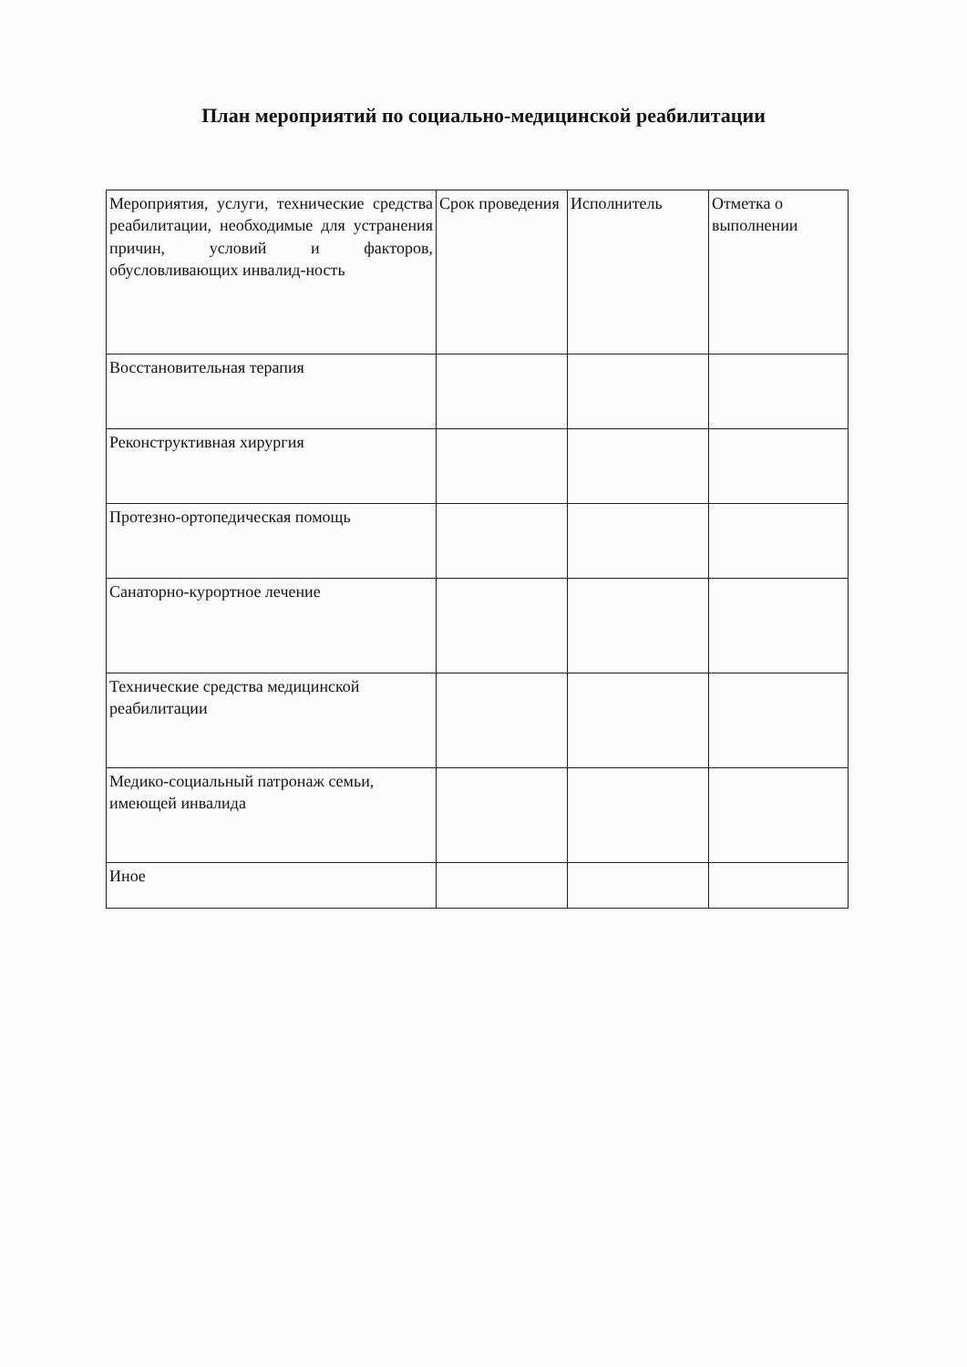План мероприятий по социально-медицинской реабилитации
| Мероприятия, услуги, технические средства реабилитации, необходимые для устранения причин, условий и факторов, обусловливающих инвалид-ность | Срок проведения | Исполнитель | Отметка о выполнении |
| Восстановительная терапия | | | |
| Реконструктивная хирургия | | | |
| Протезно-ортопедическая помощь | | | |
| Санаторно-курортное лечение | | | |
| Технические средства медицинской реабилитации | | | |
| Медико-социальный патронаж семьи, имеющей инвалида | | | |
| Иное | | | |